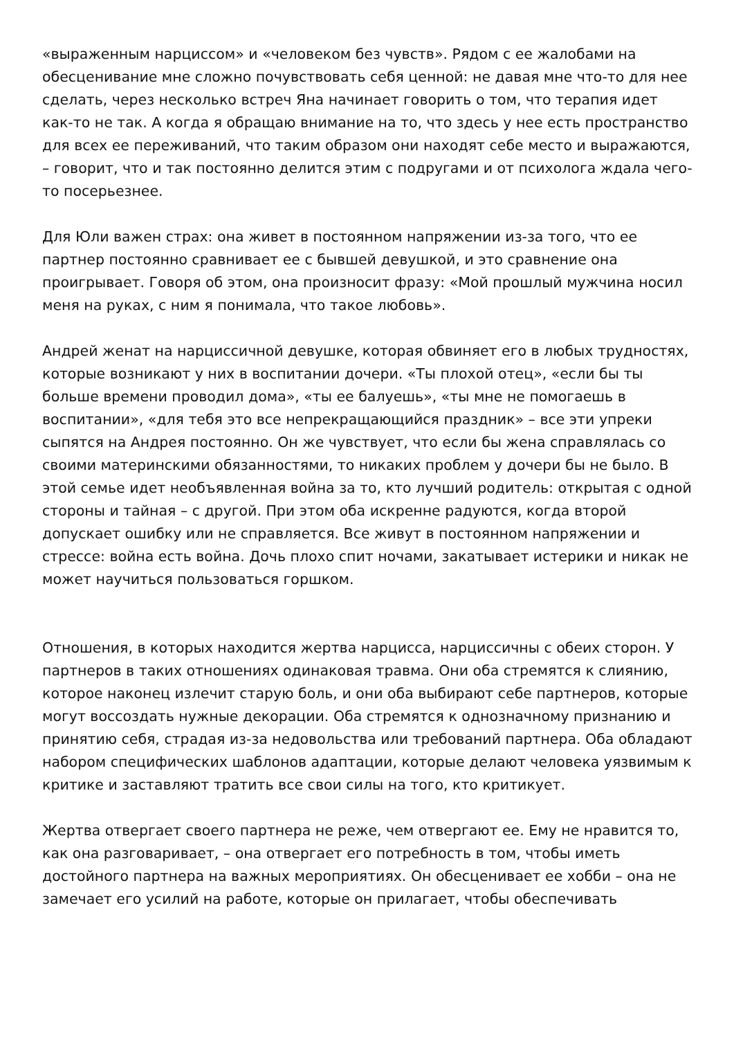«выраженным нарциссом» и «человеком без чувств». Рядом с ее жалобами на обесценивание мне сложно почувствовать себя ценной: не давая мне что-то для нее сделать, через несколько встреч Яна начинает говорить о том, что терапия идет как-то не так. А когда я обращаю внимание на то, что здесь у нее есть пространство для всех ее переживаний, что таким образом они находят себе место и выражаются, – говорит, что и так постоянно делится этим с подругами и от психолога ждала чего-то посерьезнее.
Для Юли важен страх: она живет в постоянном напряжении из-за того, что ее партнер постоянно сравнивает ее с бывшей девушкой, и это сравнение она проигрывает. Говоря об этом, она произносит фразу: «Мой прошлый мужчина носил меня на руках, с ним я понимала, что такое любовь».
Андрей женат на нарциссичной девушке, которая обвиняет его в любых трудностях, которые возникают у них в воспитании дочери. «Ты плохой отец», «если бы ты больше времени проводил дома», «ты ее балуешь», «ты мне не помогаешь в воспитании», «для тебя это все непрекращающийся праздник» – все эти упреки сыпятся на Андрея постоянно. Он же чувствует, что если бы жена справлялась со своими материнскими обязанностями, то никаких проблем у дочери бы не было. В этой семье идет необъявленная война за то, кто лучший родитель: открытая с одной стороны и тайная – с другой. При этом оба искренне радуются, когда второй допускает ошибку или не справляется. Все живут в постоянном напряжении и стрессе: война есть война. Дочь плохо спит ночами, закатывает истерики и никак не может научиться пользоваться горшком.
Отношения, в которых находится жертва нарцисса, нарциссичны с обеих сторон. У партнеров в таких отношениях одинаковая травма. Они оба стремятся к слиянию, которое наконец излечит старую боль, и они оба выбирают себе партнеров, которые могут воссоздать нужные декорации. Оба стремятся к однозначному признанию и принятию себя, страдая из-за недовольства или требований партнера. Оба обладают набором специфических шаблонов адаптации, которые делают человека уязвимым к критике и заставляют тратить все свои силы на того, кто критикует.
Жертва отвергает своего партнера не реже, чем отвергают ее. Ему не нравится то, как она разговаривает, – она отвергает его потребность в том, чтобы иметь достойного партнера на важных мероприятиях. Он обесценивает ее хобби – она не замечает его усилий на работе, которые он прилагает, чтобы обеспечивать